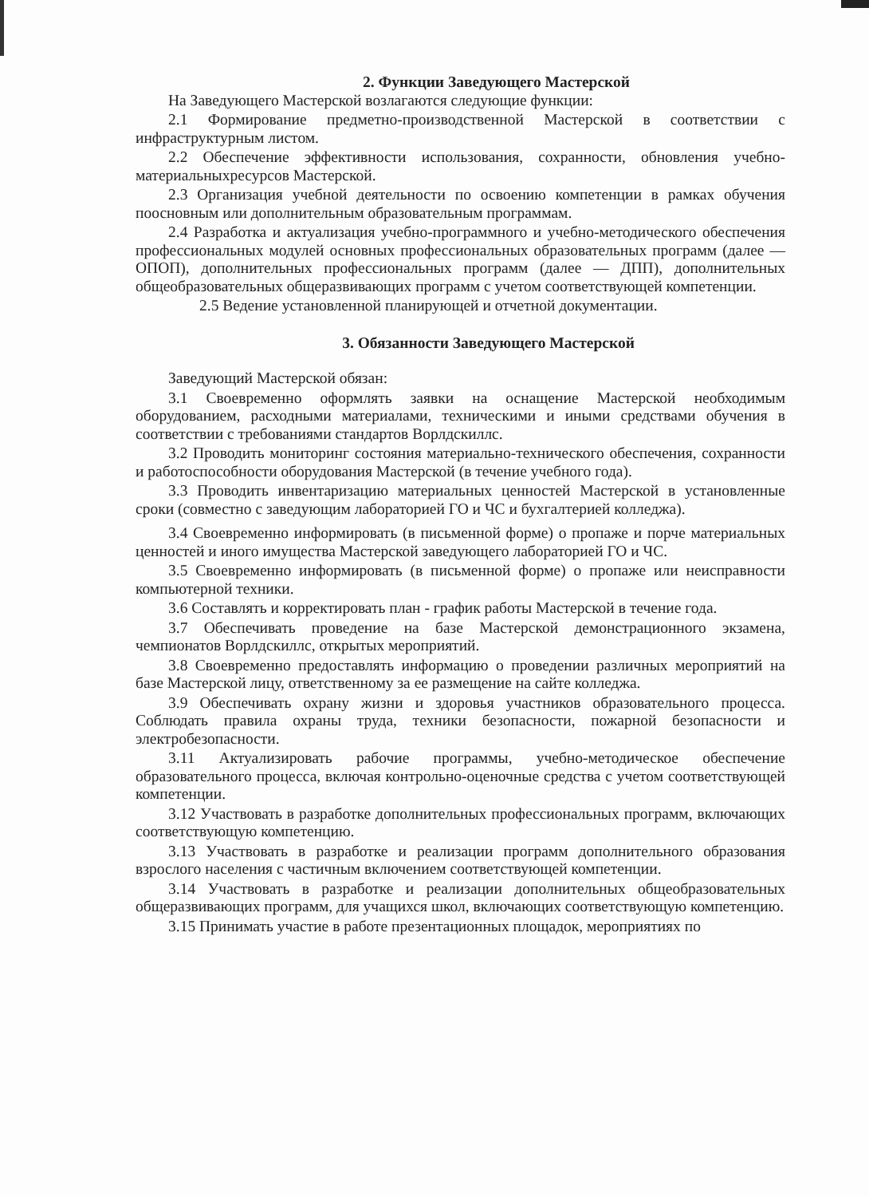2. Функции Заведующего Мастерской
На Заведующего Мастерской возлагаются следующие функции:
2.1 Формирование предметно-производственной Мастерской в соответствии с инфраструктурным листом.
2.2 Обеспечение эффективности использования, сохранности, обновления учебно-материальныхресурсов Мастерской.
2.3 Организация учебной деятельности по освоению компетенции в рамках обучения поосновным или дополнительным образовательным программам.
2.4 Разработка и актуализация учебно-программного и учебно-методического обеспечения профессиональных модулей основных профессиональных образовательных программ (далее — ОПОП), дополнительных профессиональных программ (далее — ДПП), дополнительных общеобразовательных общеразвивающих программ с учетом соответствующей компетенции.
2.5 Ведение установленной планирующей и отчетной документации.
3. Обязанности Заведующего Мастерской
Заведующий Мастерской обязан:
3.1 Своевременно оформлять заявки на оснащение Мастерской необходимым оборудованием, расходными материалами, техническими и иными средствами обучения в соответствии с требованиями стандартов Ворлдскиллс.
3.2 Проводить мониторинг состояния материально-технического обеспечения, сохранности и работоспособности оборудования Мастерской (в течение учебного года).
3.3 Проводить инвентаризацию материальных ценностей Мастерской в установленные сроки (совместно с заведующим лабораторией ГО и ЧС и бухгалтерией колледжа).
3.4 Своевременно информировать (в письменной форме) о пропаже и порче материальных ценностей и иного имущества Мастерской заведующего лабораторией ГО и ЧС.
3.5 Своевременно информировать (в письменной форме) о пропаже или неисправности компьютерной техники.
3.6 Составлять и корректировать план - график работы Мастерской в течение года.
3.7 Обеспечивать проведение на базе Мастерской демонстрационного экзамена, чемпионатов Ворлдскиллс, открытых мероприятий.
3.8 Своевременно предоставлять информацию о проведении различных мероприятий на базе Мастерской лицу, ответственному за ее размещение на сайте колледжа.
3.9 Обеспечивать охрану жизни и здоровья участников образовательного процесса. Соблюдать правила охраны труда, техники безопасности, пожарной безопасности и электробезопасности.
3.11 Актуализировать рабочие программы, учебно-методическое обеспечение образовательного процесса, включая контрольно-оценочные средства с учетом соответствующей компетенции.
3.12 Участвовать в разработке дополнительных профессиональных программ, включающих соответствующую компетенцию.
3.13 Участвовать в разработке и реализации программ дополнительного образования взрослого населения с частичным включением соответствующей компетенции.
3.14 Участвовать в разработке и реализации дополнительных общеобразовательных общеразвивающих программ, для учащихся школ, включающих соответствующую компетенцию.
3.15 Принимать участие в работе презентационных площадок, мероприятиях по